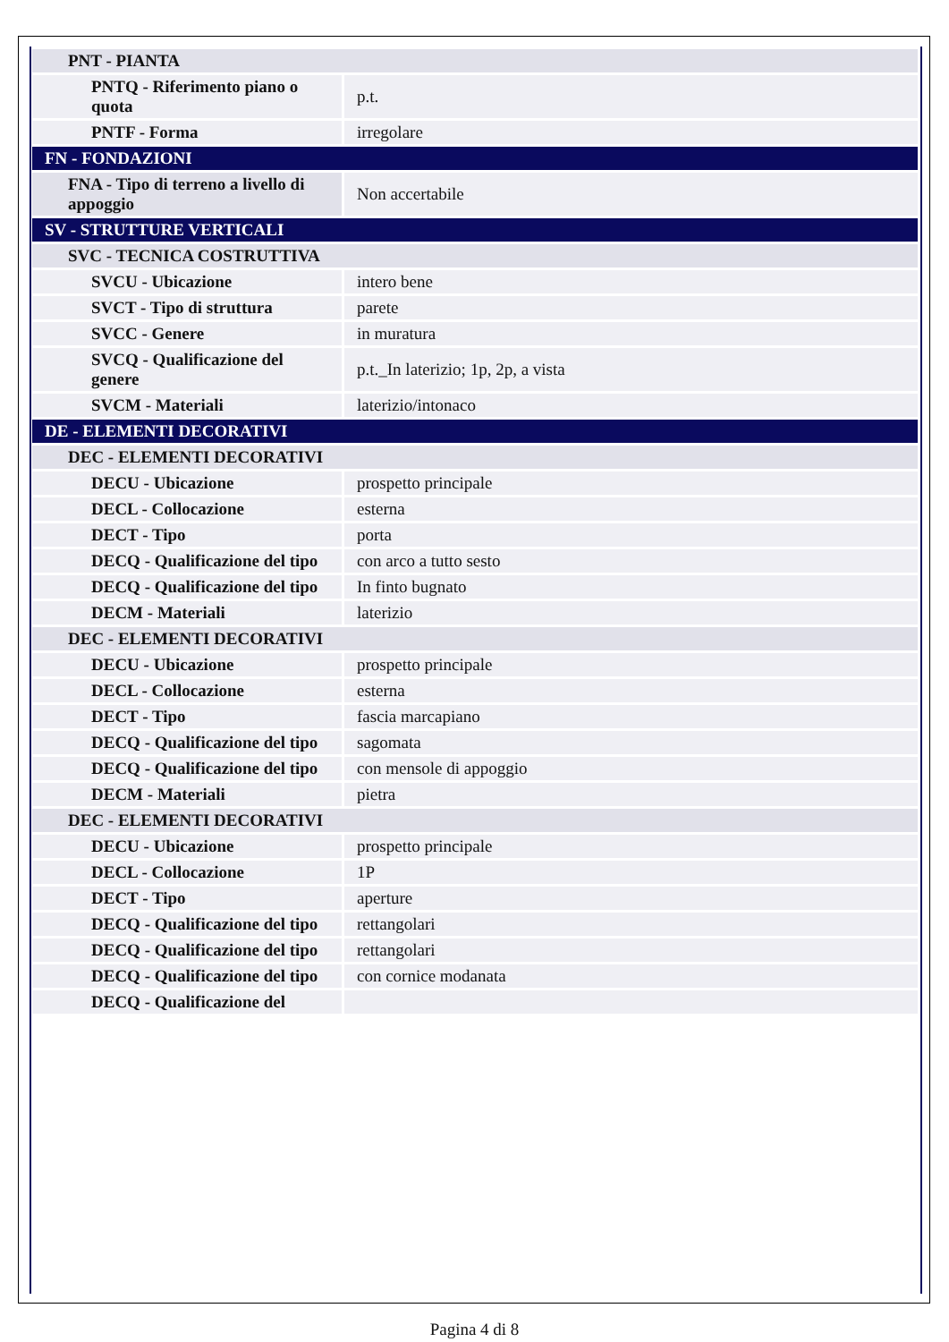| PNT - PIANTA | |
| PNTQ - Riferimento piano o quota | p.t. |
| PNTF - Forma | irregolare |
| FN - FONDAZIONI | |
| FNA - Tipo di terreno a livello di appoggio | Non accertabile |
| SV - STRUTTURE VERTICALI | |
| SVC - TECNICA COSTRUTTIVA | |
| SVCU - Ubicazione | intero bene |
| SVCT - Tipo di struttura | parete |
| SVCC - Genere | in muratura |
| SVCQ - Qualificazione del genere | p.t._In laterizio; 1p, 2p, a vista |
| SVCM - Materiali | laterizio/intonaco |
| DE - ELEMENTI DECORATIVI | |
| DEC - ELEMENTI DECORATIVI | |
| DECU - Ubicazione | prospetto principale |
| DECL - Collocazione | esterna |
| DECT - Tipo | porta |
| DECQ - Qualificazione del tipo | con arco a tutto sesto |
| DECQ - Qualificazione del tipo | In finto bugnato |
| DECM - Materiali | laterizio |
| DEC - ELEMENTI DECORATIVI | |
| DECU - Ubicazione | prospetto principale |
| DECL - Collocazione | esterna |
| DECT - Tipo | fascia marcapiano |
| DECQ - Qualificazione del tipo | sagomata |
| DECQ - Qualificazione del tipo | con mensole di appoggio |
| DECM - Materiali | pietra |
| DEC - ELEMENTI DECORATIVI | |
| DECU - Ubicazione | prospetto principale |
| DECL - Collocazione | 1P |
| DECT - Tipo | aperture |
| DECQ - Qualificazione del tipo | rettangolari |
| DECQ - Qualificazione del tipo | rettangolari |
| DECQ - Qualificazione del tipo | con cornice modanata |
| DECQ - Qualificazione del | |
Pagina 4 di 8